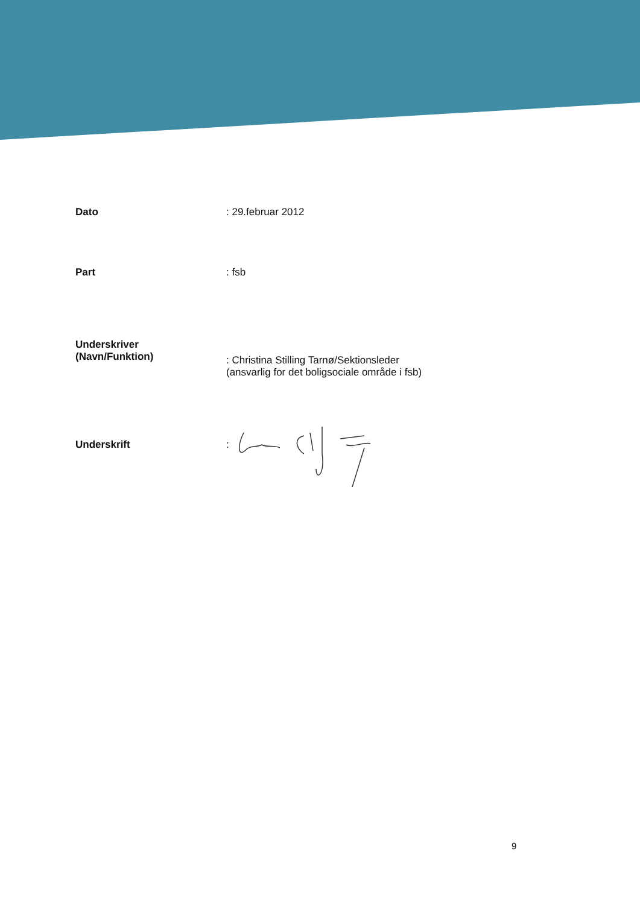Dato : 29.februar 2012
Part : fsb
Underskriver
(Navn/Funktion)
: Christina Stilling Tarnø/Sektionsleder
(ansvarlig for det boligsociale område i fsb)
Underskrift :
9